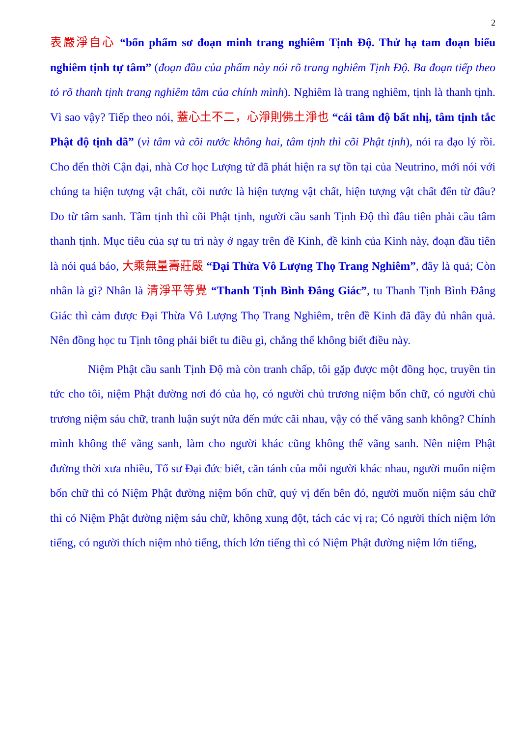2
表嚴淨自心 “bổn phẩm sơ đoạn minh trang nghiêm Tịnh Độ. Thử hạ tam đoạn biểu nghiêm tịnh tự tâm” (đoạn đầu của phẩm này nói rõ trang nghiêm Tịnh Độ. Ba đoạn tiếp theo tỏ rõ thanh tịnh trang nghiêm tâm của chính mình). Nghiêm là trang nghiêm, tịnh là thanh tịnh. Vì sao vậy? Tiếp theo nói, 蓋心土不二，心淨則佛土淨也 “cái tâm độ bất nhị, tâm tịnh tắc Phật độ tịnh dã” (vì tâm và cõi nước không hai, tâm tịnh thì cõi Phật tịnh), nói ra đạo lý rồi. Cho đến thời Cận đại, nhà Cơ học Lượng tử đã phát hiện ra sự tồn tại của Neutrino, mới nói với chúng ta hiện tượng vật chất, cõi nước là hiện tượng vật chất, hiện tượng vật chất đến từ đâu? Do từ tâm sanh. Tâm tịnh thì cõi Phật tịnh, người cầu sanh Tịnh Độ thì đầu tiên phải cầu tâm thanh tịnh. Mục tiêu của sự tu trì này ở ngay trên đề Kinh, đề kinh của Kinh này, đoạn đầu tiên là nói quả báo, 大乘無量壽莊嚴 “Đại Thừa Vô Lượng Thọ Trang Nghiêm”, đây là quả; Còn nhân là gì? Nhân là 清淨平等覺 “Thanh Tịnh Bình Đẳng Giác”, tu Thanh Tịnh Bình Đẳng Giác thì cảm được Đại Thừa Vô Lượng Thọ Trang Nghiêm, trên đề Kinh đã đầy đủ nhân quả. Nên đồng học tu Tịnh tông phải biết tu điều gì, chẳng thể không biết điều này.
Niệm Phật cầu sanh Tịnh Độ mà còn tranh chấp, tôi gặp được một đồng học, truyền tin tức cho tôi, niệm Phật đường nơi đó của họ, có người chủ trương niệm bốn chữ, có người chủ trương niệm sáu chữ, tranh luận suýt nữa đến mức cãi nhau, vậy có thể vãng sanh không? Chính mình không thể vãng sanh, làm cho người khác cũng không thể vãng sanh. Nên niệm Phật đường thời xưa nhiều, Tổ sư Đại đức biết, căn tánh của mỗi người khác nhau, người muốn niệm bốn chữ thì có Niệm Phật đường niệm bốn chữ, quý vị đến bên đó, người muốn niệm sáu chữ thì có Niệm Phật đường niệm sáu chữ, không xung đột, tách các vị ra; Có người thích niệm lớn tiếng, có người thích niệm nhỏ tiếng, thích lớn tiếng thì có Niệm Phật đường niệm lớn tiếng,